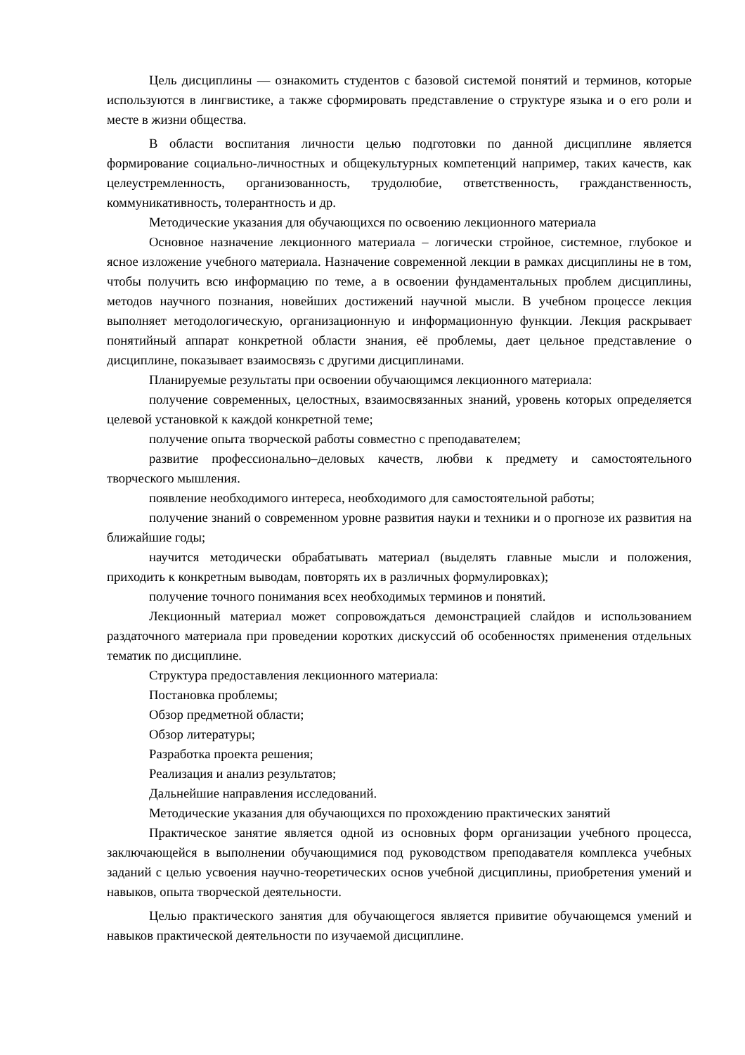Цель дисциплины — ознакомить студентов с базовой системой понятий и терминов, которые используются в лингвистике, а также сформировать представление о структуре языка и о его роли и месте в жизни общества.
В области воспитания личности целью подготовки по данной дисциплине является формирование социально-личностных и общекультурных компетенций например, таких качеств, как целеустремленность, организованность, трудолюбие, ответственность, гражданственность, коммуникативность, толерантность и др.
Методические указания для обучающихся по освоению лекционного материала
Основное назначение лекционного материала – логически стройное, системное, глубокое и ясное изложение учебного материала. Назначение современной лекции в рамках дисциплины не в том, чтобы получить всю информацию по теме, а в освоении фундаментальных проблем дисциплины, методов научного познания, новейших достижений научной мысли. В учебном процессе лекция выполняет методологическую, организационную и информационную функции. Лекция раскрывает понятийный аппарат конкретной области знания, её проблемы, дает цельное представление о дисциплине, показывает взаимосвязь с другими дисциплинами.
Планируемые результаты при освоении обучающимся лекционного материала:
получение современных, целостных, взаимосвязанных знаний, уровень которых определяется целевой установкой к каждой конкретной теме;
получение опыта творческой работы совместно с преподавателем;
развитие профессионально–деловых качеств, любви к предмету и самостоятельного творческого мышления.
появление необходимого интереса, необходимого для самостоятельной работы;
получение знаний о современном уровне развития науки и техники и о прогнозе их развития на ближайшие годы;
научится методически обрабатывать материал (выделять главные мысли и положения, приходить к конкретным выводам, повторять их в различных формулировках);
получение точного понимания всех необходимых терминов и понятий.
Лекционный материал может сопровождаться демонстрацией слайдов и использованием раздаточного материала при проведении коротких дискуссий об особенностях применения отдельных тематик по дисциплине.
Структура предоставления лекционного материала:
Постановка проблемы;
Обзор предметной области;
Обзор литературы;
Разработка проекта решения;
Реализация и анализ результатов;
Дальнейшие направления исследований.
Методические указания для обучающихся по прохождению практических занятий
Практическое занятие является одной из основных форм организации учебного процесса, заключающейся в выполнении обучающимися под руководством преподавателя комплекса учебных заданий с целью усвоения научно-теоретических основ учебной дисциплины, приобретения умений и навыков, опыта творческой деятельности.
Целью практического занятия для обучающегося является привитие обучающемся умений и навыков практической деятельности по изучаемой дисциплине.